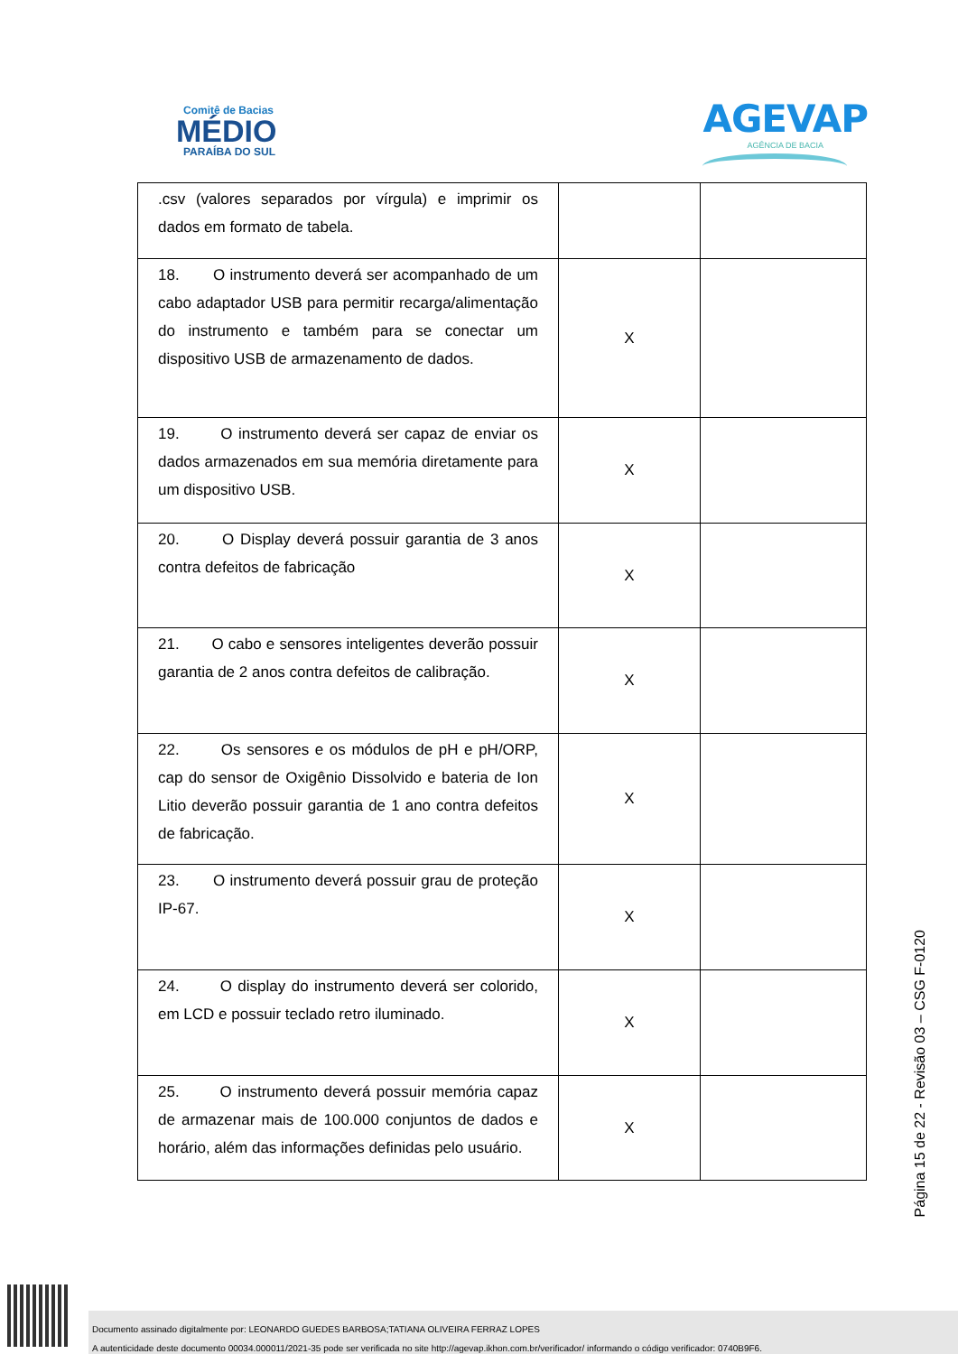Comitê de Bacias
MÉDIO
PARAÍBA DO SUL
AGEVAP
AGÊNCIA DE BACIA
| .csv (valores separados por vírgula) e imprimir os dados em formato de tabela. | | |
| 18. O instrumento deverá ser acompanhado de um cabo adaptador USB para permitir recarga/alimentação do instrumento e também para se conectar um dispositivo USB de armazenamento de dados. | X | |
| 19. O instrumento deverá ser capaz de enviar os dados armazenados em sua memória diretamente para um dispositivo USB. | X | |
| 20. O Display deverá possuir garantia de 3 anos contra defeitos de fabricação | X | |
| 21. O cabo e sensores inteligentes deverão possuir garantia de 2 anos contra defeitos de calibração. | X | |
| 22. Os sensores e os módulos de pH e pH/ORP, cap do sensor de Oxigênio Dissolvido e bateria de Ion Litio deverão possuir garantia de 1 ano contra defeitos de fabricação. | X | |
| 23. O instrumento deverá possuir grau de proteção IP-67. | X | |
| 24. O display do instrumento deverá ser colorido, em LCD e possuir teclado retro iluminado. | X | |
| 25. O instrumento deverá possuir memória capaz de armazenar mais de 100.000 conjuntos de dados e horário, além das informações definidas pelo usuário. | X | |
Página 15 de 22 - Revisão 03 – CSG F-0120
Documento assinado digitalmente por: LEONARDO GUEDES BARBOSA;TATIANA OLIVEIRA FERRAZ LOPES
A autenticidade deste documento 00034.000011/2021-35 pode ser verificada no site http://agevap.ikhon.com.br/verificador/ informando o código verificador: 0740B9F6.